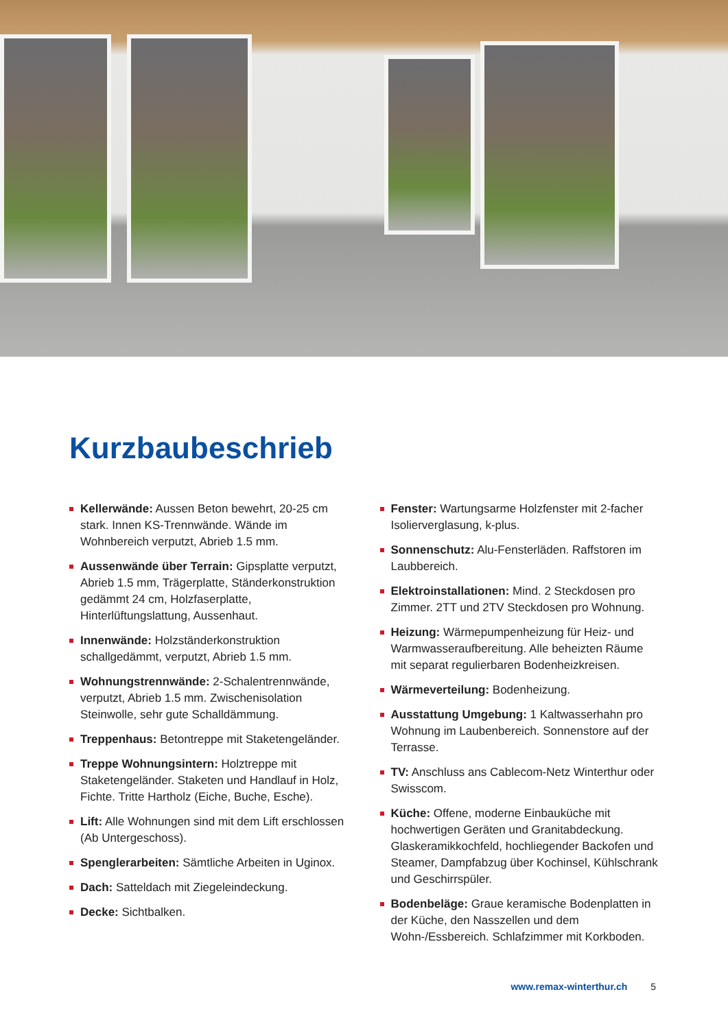Kurzbaubeschrieb
Kellerwände: Aussen Beton bewehrt, 20-25 cm stark. Innen KS-Trennwände. Wände im Wohnbereich verputzt, Abrieb 1.5 mm.
Aussenwände über Terrain: Gipsplatte verputzt, Abrieb 1.5 mm, Trägerplatte, Ständerkonstruktion gedämmt 24 cm, Holzfaserplatte, Hinterlüftungslattung, Aussenhaut.
Innenwände: Holzständerkonstruktion schallgedämmt, verputzt, Abrieb 1.5 mm.
Wohnungstrennwände: 2-Schalentrennwände, verputzt, Abrieb 1.5 mm. Zwischenisolation Steinwolle, sehr gute Schalldämmung.
Treppenhaus: Betontreppe mit Staketengeländer.
Treppe Wohnungsintern: Holztreppe mit Staketengeländer. Staketen und Handlauf in Holz, Fichte. Tritte Hartholz (Eiche, Buche, Esche).
Lift: Alle Wohnungen sind mit dem Lift erschlossen (Ab Untergeschoss).
Spenglerarbeiten: Sämtliche Arbeiten in Uginox.
Dach: Satteldach mit Ziegeleindeckung.
Decke: Sichtbalken.
Fenster: Wartungsarme Holzfenster mit 2-facher Isolierverglasung, k-plus.
Sonnenschutz: Alu-Fensterläden. Raffstoren im Laubbereich.
Elektroinstallationen: Mind. 2 Steckdosen pro Zimmer. 2TT und 2TV Steckdosen pro Wohnung.
Heizung: Wärmepumpenheizung für Heiz- und Warmwasseraufbereitung. Alle beheizten Räume mit separat regulierbaren Bodenheizkreisen.
Wärmeverteilung: Bodenheizung.
Ausstattung Umgebung: 1 Kaltwasserhahn pro Wohnung im Laubenbereich. Sonnenstore auf der Terrasse.
TV: Anschluss ans Cablecom-Netz Winterthur oder Swisscom.
Küche: Offene, moderne Einbauküche mit hochwertigen Geräten und Granitabdeckung. Glaskeramikkochfeld, hochliegender Backofen und Steamer, Dampfabzug über Kochinsel, Kühlschrank und Geschirrspüler.
Bodenbeläge: Graue keramische Bodenplatten in der Küche, den Nasszellen und dem Wohn-/Essbereich. Schlafzimmer mit Korkboden.
www.remax-winterthur.ch 5